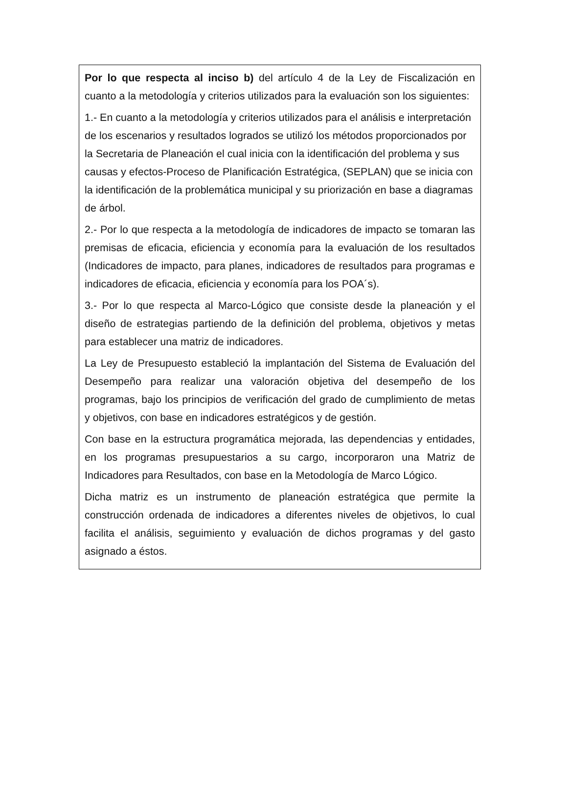Por lo que respecta al inciso b) del artículo 4 de la Ley de Fiscalización en cuanto a la metodología y criterios utilizados para la evaluación son los siguientes:
1.- En cuanto a la metodología y criterios utilizados para el análisis e interpretación de los escenarios y resultados logrados se utilizó los métodos proporcionados por la Secretaria de Planeación el cual inicia con la identificación del problema y sus causas y efectos-Proceso de Planificación Estratégica, (SEPLAN) que se inicia con la identificación de la problemática municipal y su priorización en base a diagramas de árbol.
2.- Por lo que respecta a la metodología de indicadores de impacto se tomaran las premisas de eficacia, eficiencia y economía para la evaluación de los resultados (Indicadores de impacto, para planes, indicadores de resultados para programas e indicadores de eficacia, eficiencia y economía para los POA´s).
3.- Por lo que respecta al Marco-Lógico que consiste desde la planeación y el diseño de estrategias partiendo de la definición del problema, objetivos y metas para establecer una matriz de indicadores.
La Ley de Presupuesto estableció la implantación del Sistema de Evaluación del Desempeño para realizar una valoración objetiva del desempeño de los programas, bajo los principios de verificación del grado de cumplimiento de metas y objetivos, con base en indicadores estratégicos y de gestión.
Con base en la estructura programática mejorada, las dependencias y entidades, en los programas presupuestarios a su cargo, incorporaron una Matriz de Indicadores para Resultados, con base en la Metodología de Marco Lógico.
Dicha matriz es un instrumento de planeación estratégica que permite la construcción ordenada de indicadores a diferentes niveles de objetivos, lo cual facilita el análisis, seguimiento y evaluación de dichos programas y del gasto asignado a éstos.